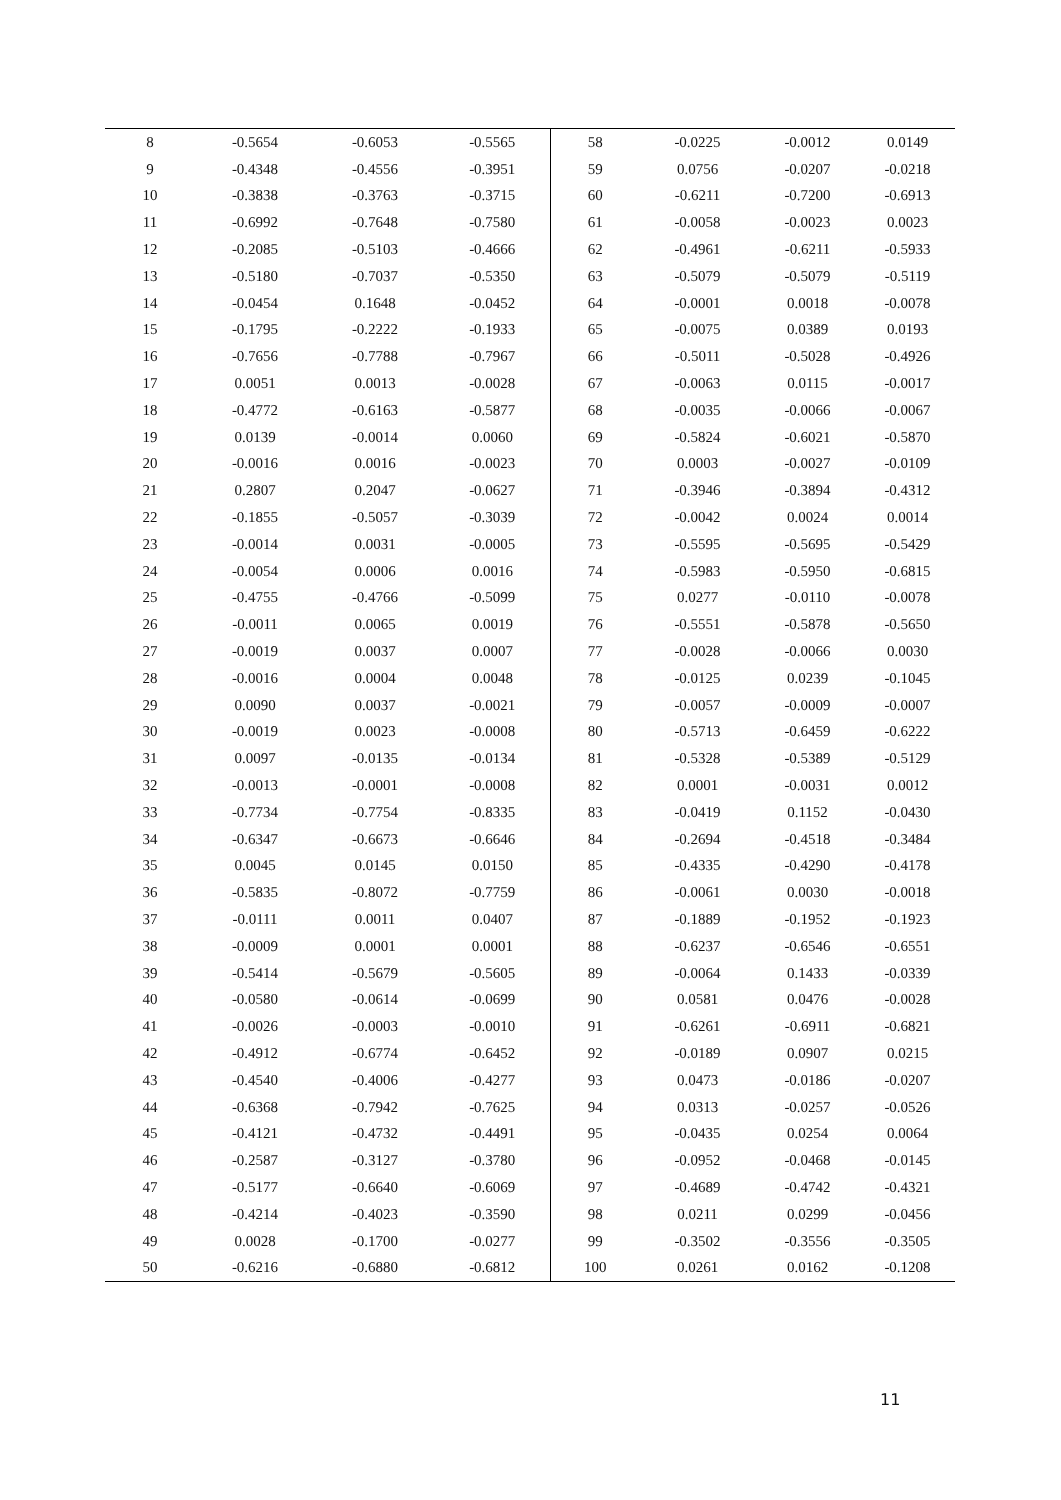| 8 | -0.5654 | -0.6053 | -0.5565 | 58 | -0.0225 | -0.0012 | 0.0149 |
| 9 | -0.4348 | -0.4556 | -0.3951 | 59 | 0.0756 | -0.0207 | -0.0218 |
| 10 | -0.3838 | -0.3763 | -0.3715 | 60 | -0.6211 | -0.7200 | -0.6913 |
| 11 | -0.6992 | -0.7648 | -0.7580 | 61 | -0.0058 | -0.0023 | 0.0023 |
| 12 | -0.2085 | -0.5103 | -0.4666 | 62 | -0.4961 | -0.6211 | -0.5933 |
| 13 | -0.5180 | -0.7037 | -0.5350 | 63 | -0.5079 | -0.5079 | -0.5119 |
| 14 | -0.0454 | 0.1648 | -0.0452 | 64 | -0.0001 | 0.0018 | -0.0078 |
| 15 | -0.1795 | -0.2222 | -0.1933 | 65 | -0.0075 | 0.0389 | 0.0193 |
| 16 | -0.7656 | -0.7788 | -0.7967 | 66 | -0.5011 | -0.5028 | -0.4926 |
| 17 | 0.0051 | 0.0013 | -0.0028 | 67 | -0.0063 | 0.0115 | -0.0017 |
| 18 | -0.4772 | -0.6163 | -0.5877 | 68 | -0.0035 | -0.0066 | -0.0067 |
| 19 | 0.0139 | -0.0014 | 0.0060 | 69 | -0.5824 | -0.6021 | -0.5870 |
| 20 | -0.0016 | 0.0016 | -0.0023 | 70 | 0.0003 | -0.0027 | -0.0109 |
| 21 | 0.2807 | 0.2047 | -0.0627 | 71 | -0.3946 | -0.3894 | -0.4312 |
| 22 | -0.1855 | -0.5057 | -0.3039 | 72 | -0.0042 | 0.0024 | 0.0014 |
| 23 | -0.0014 | 0.0031 | -0.0005 | 73 | -0.5595 | -0.5695 | -0.5429 |
| 24 | -0.0054 | 0.0006 | 0.0016 | 74 | -0.5983 | -0.5950 | -0.6815 |
| 25 | -0.4755 | -0.4766 | -0.5099 | 75 | 0.0277 | -0.0110 | -0.0078 |
| 26 | -0.0011 | 0.0065 | 0.0019 | 76 | -0.5551 | -0.5878 | -0.5650 |
| 27 | -0.0019 | 0.0037 | 0.0007 | 77 | -0.0028 | -0.0066 | 0.0030 |
| 28 | -0.0016 | 0.0004 | 0.0048 | 78 | -0.0125 | 0.0239 | -0.1045 |
| 29 | 0.0090 | 0.0037 | -0.0021 | 79 | -0.0057 | -0.0009 | -0.0007 |
| 30 | -0.0019 | 0.0023 | -0.0008 | 80 | -0.5713 | -0.6459 | -0.6222 |
| 31 | 0.0097 | -0.0135 | -0.0134 | 81 | -0.5328 | -0.5389 | -0.5129 |
| 32 | -0.0013 | -0.0001 | -0.0008 | 82 | 0.0001 | -0.0031 | 0.0012 |
| 33 | -0.7734 | -0.7754 | -0.8335 | 83 | -0.0419 | 0.1152 | -0.0430 |
| 34 | -0.6347 | -0.6673 | -0.6646 | 84 | -0.2694 | -0.4518 | -0.3484 |
| 35 | 0.0045 | 0.0145 | 0.0150 | 85 | -0.4335 | -0.4290 | -0.4178 |
| 36 | -0.5835 | -0.8072 | -0.7759 | 86 | -0.0061 | 0.0030 | -0.0018 |
| 37 | -0.0111 | 0.0011 | 0.0407 | 87 | -0.1889 | -0.1952 | -0.1923 |
| 38 | -0.0009 | 0.0001 | 0.0001 | 88 | -0.6237 | -0.6546 | -0.6551 |
| 39 | -0.5414 | -0.5679 | -0.5605 | 89 | -0.0064 | 0.1433 | -0.0339 |
| 40 | -0.0580 | -0.0614 | -0.0699 | 90 | 0.0581 | 0.0476 | -0.0028 |
| 41 | -0.0026 | -0.0003 | -0.0010 | 91 | -0.6261 | -0.6911 | -0.6821 |
| 42 | -0.4912 | -0.6774 | -0.6452 | 92 | -0.0189 | 0.0907 | 0.0215 |
| 43 | -0.4540 | -0.4006 | -0.4277 | 93 | 0.0473 | -0.0186 | -0.0207 |
| 44 | -0.6368 | -0.7942 | -0.7625 | 94 | 0.0313 | -0.0257 | -0.0526 |
| 45 | -0.4121 | -0.4732 | -0.4491 | 95 | -0.0435 | 0.0254 | 0.0064 |
| 46 | -0.2587 | -0.3127 | -0.3780 | 96 | -0.0952 | -0.0468 | -0.0145 |
| 47 | -0.5177 | -0.6640 | -0.6069 | 97 | -0.4689 | -0.4742 | -0.4321 |
| 48 | -0.4214 | -0.4023 | -0.3590 | 98 | 0.0211 | 0.0299 | -0.0456 |
| 49 | 0.0028 | -0.1700 | -0.0277 | 99 | -0.3502 | -0.3556 | -0.3505 |
| 50 | -0.6216 | -0.6880 | -0.6812 | 100 | 0.0261 | 0.0162 | -0.1208 |
11